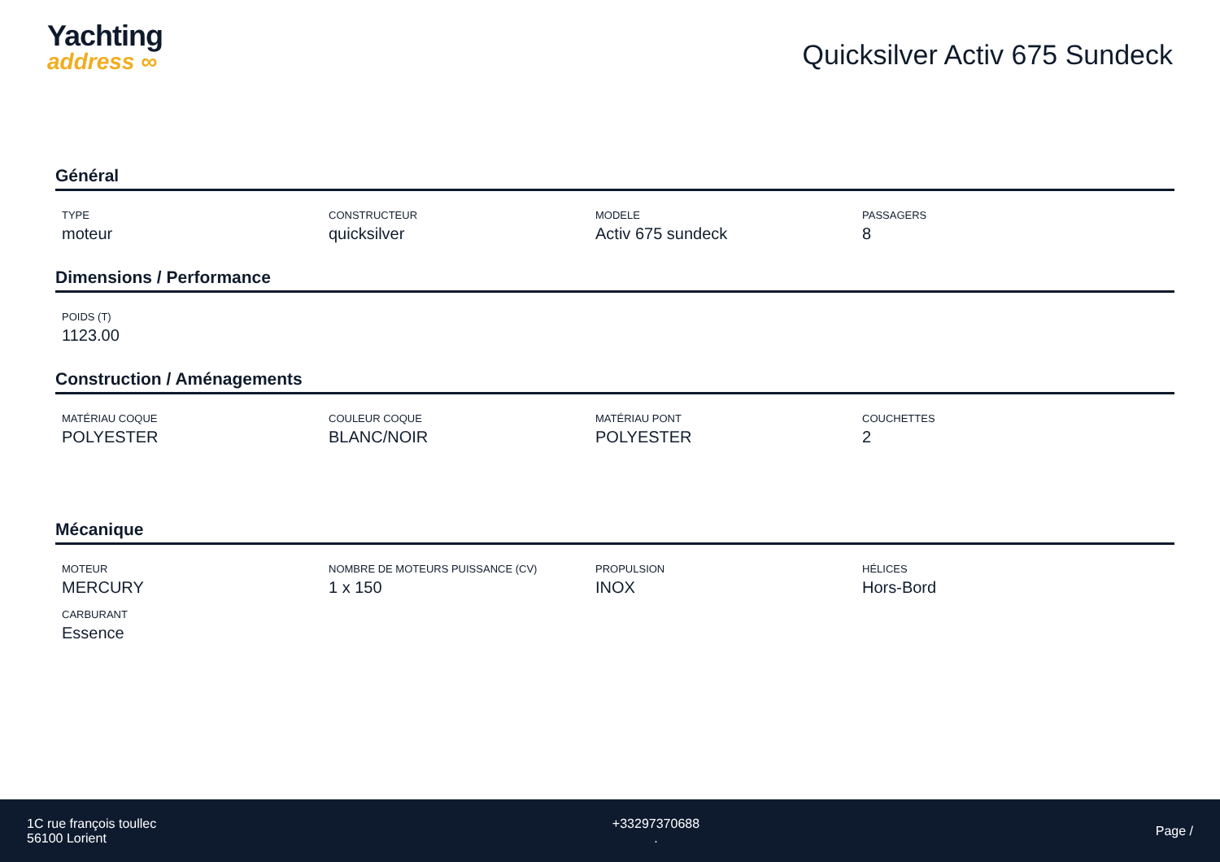Yachting
address ∞
Quicksilver Activ 675 Sundeck
Général
TYPE
moteur
CONSTRUCTEUR
quicksilver
MODELE
Activ 675 sundeck
PASSAGERS
8
Dimensions / Performance
POIDS (T)
1123.00
Construction / Aménagements
MATÉRIAU COQUE
POLYESTER
COULEUR COQUE
BLANC/NOIR
MATÉRIAU PONT
POLYESTER
COUCHETTES
2
Mécanique
MOTEUR
MERCURY
NOMBRE DE MOTEURS PUISSANCE (CV)
1 x 150
PROPULSION
INOX
HÉLICES
Hors-Bord
CARBURANT
Essence
1C rue françois toullec
56100 Lorient
+33297370688
.
Page /